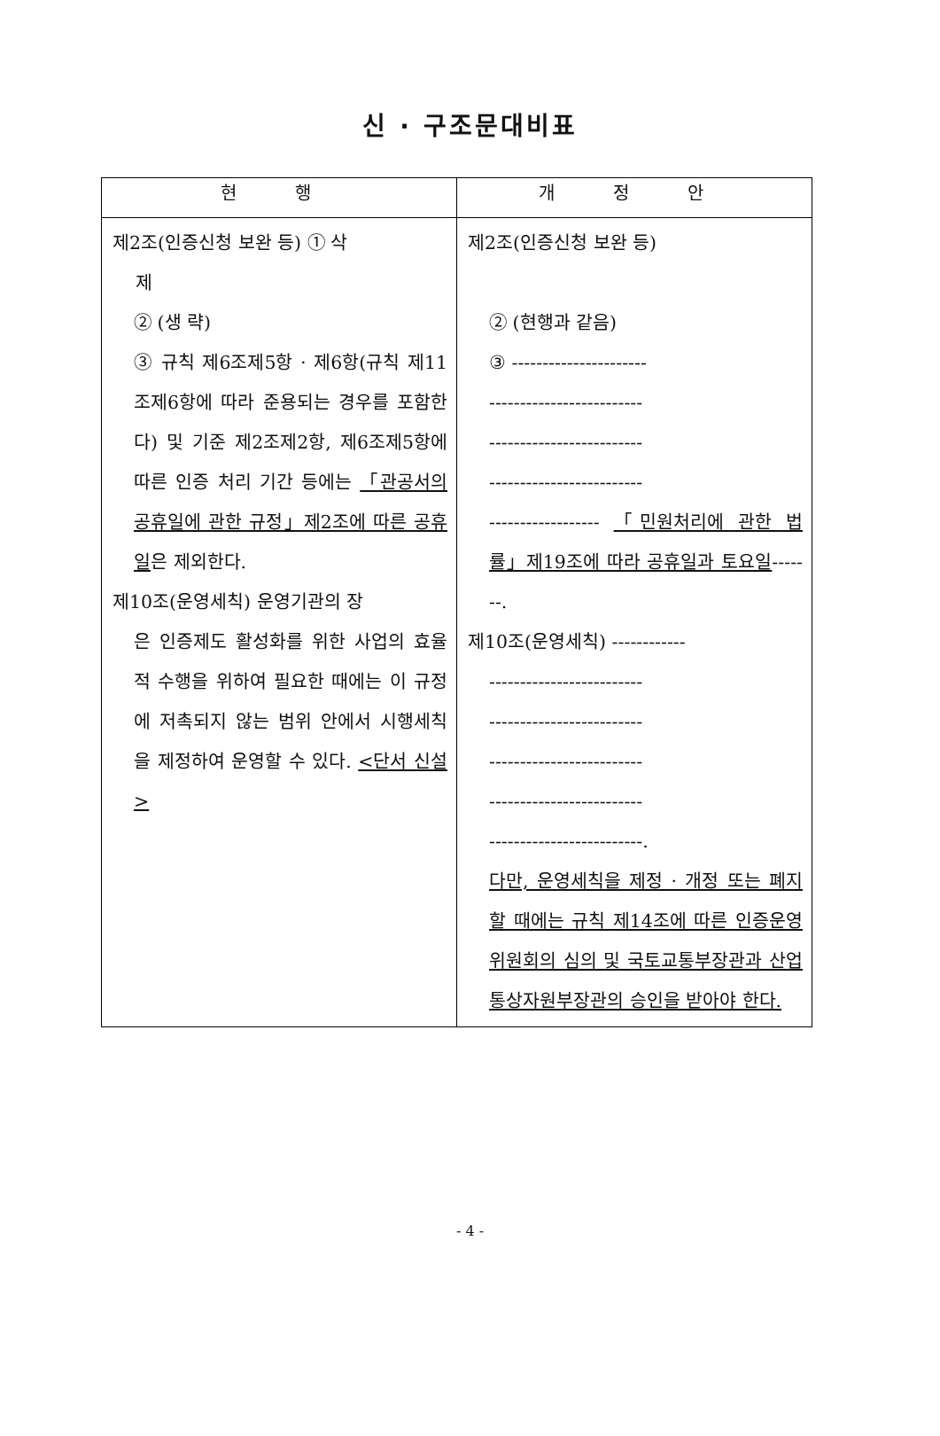신 · 구조문대비표
| 현 행 | 개 정 안 |
| --- | --- |
| 제2조(인증신청 보완 등) ① 삭 제 ② (생 략) ③ 규칙 제6조제5항 · 제6항(규칙 제11조제6항에 따라 준용되는 경우를 포함한다) 및 기준 제2조제2항, 제6조제5항에 따른 인증 처리 기간 등에는 「관공서의 공휴일에 관한 규정」제2조에 따른 공휴일 은 제외한다. 제10조(운영세칙) 운영기관의 장 은 인증제도 활성화를 위한 사업의 효율적 수행을 위하여 필요한 때에는 이 규정에 저촉되지 않는 범위 안에서 시행세칙을 제정하여 운영할 수 있다. <단서 신설> | 제2조(인증신청 보완 등) ② (현행과 같음) ③ ---------------------- ------------------------- ------------------------- ------------------------- ------------------ 「민원처리에 관한 법률」제19조에 따라 공휴일과 토요일 -------. 제10조(운영세칙) ------------ ------------------------- ------------------------- ------------------------- ------------------------- -------------------------. 다만, 운영세칙을 제정 · 개정 또는 폐지할 때에는 규칙 제14조에 따른 인증운영위원회의 심의 및 국토교통부장관과 산업통상자원부장관의 승인을 받아야 한다. |
- 4 -